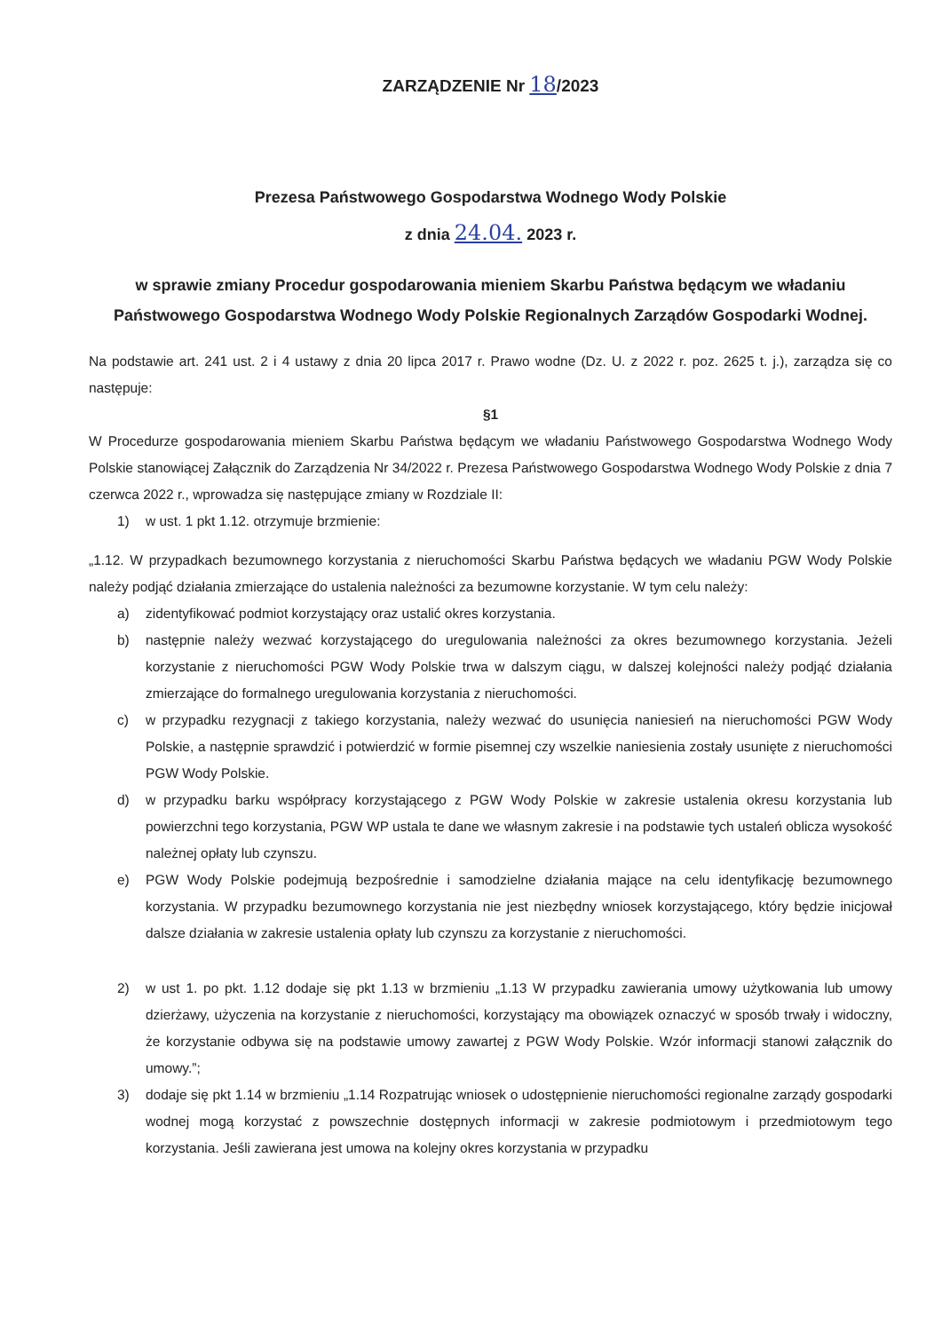ZARZĄDZENIE Nr 18/2023
Prezesa Państwowego Gospodarstwa Wodnego Wody Polskie
z dnia 24.04. 2023 r.
w sprawie zmiany Procedur gospodarowania mieniem Skarbu Państwa będącym we władaniu Państwowego Gospodarstwa Wodnego Wody Polskie Regionalnych Zarządów Gospodarki Wodnej.
Na podstawie art. 241 ust. 2 i 4 ustawy z dnia 20 lipca 2017 r. Prawo wodne (Dz. U. z 2022 r. poz. 2625 t. j.), zarządza się co następuje:
§1
W Procedurze gospodarowania mieniem Skarbu Państwa będącym we władaniu Państwowego Gospodarstwa Wodnego Wody Polskie stanowiącej Załącznik do Zarządzenia Nr 34/2022 r. Prezesa Państwowego Gospodarstwa Wodnego Wody Polskie z dnia 7 czerwca 2022 r., wprowadza się następujące zmiany w Rozdziale II:
1) w ust. 1 pkt 1.12. otrzymuje brzmienie:
„1.12. W przypadkach bezumownego korzystania z nieruchomości Skarbu Państwa będących we władaniu PGW Wody Polskie należy podjąć działania zmierzające do ustalenia należności za bezumowne korzystanie. W tym celu należy:
a) zidentyfikować podmiot korzystający oraz ustalić okres korzystania.
b) następnie należy wezwać korzystającego do uregulowania należności za okres bezumownego korzystania. Jeżeli korzystanie z nieruchomości PGW Wody Polskie trwa w dalszym ciągu, w dalszej kolejności należy podjąć działania zmierzające do formalnego uregulowania korzystania z nieruchomości.
c) w przypadku rezygnacji z takiego korzystania, należy wezwać do usunięcia naniesień na nieruchomości PGW Wody Polskie, a następnie sprawdzić i potwierdzić w formie pisemnej czy wszelkie naniesienia zostały usunięte z nieruchomości PGW Wody Polskie.
d) w przypadku barku współpracy korzystającego z PGW Wody Polskie w zakresie ustalenia okresu korzystania lub powierzchni tego korzystania, PGW WP ustala te dane we własnym zakresie i na podstawie tych ustaleń oblicza wysokość należnej opłaty lub czynszu.
e) PGW Wody Polskie podejmują bezpośrednie i samodzielne działania mające na celu identyfikację bezumownego korzystania. W przypadku bezumownego korzystania nie jest niezbędny wniosek korzystającego, który będzie inicjował dalsze działania w zakresie ustalenia opłaty lub czynszu za korzystanie z nieruchomości.
2) w ust 1. po pkt. 1.12 dodaje się pkt 1.13 w brzmieniu „1.13 W przypadku zawierania umowy użytkowania lub umowy dzierżawy, użyczenia na korzystanie z nieruchomości, korzystający ma obowiązek oznaczyć w sposób trwały i widoczny, że korzystanie odbywa się na podstawie umowy zawartej z PGW Wody Polskie. Wzór informacji stanowi załącznik do umowy.”;
3) dodaje się pkt 1.14 w brzmieniu „1.14 Rozpatrując wniosek o udostępnienie nieruchomości regionalne zarządy gospodarki wodnej mogą korzystać z powszechnie dostępnych informacji w zakresie podmiotowym i przedmiotowym tego korzystania. Jeśli zawierana jest umowa na kolejny okres korzystania w przypadku